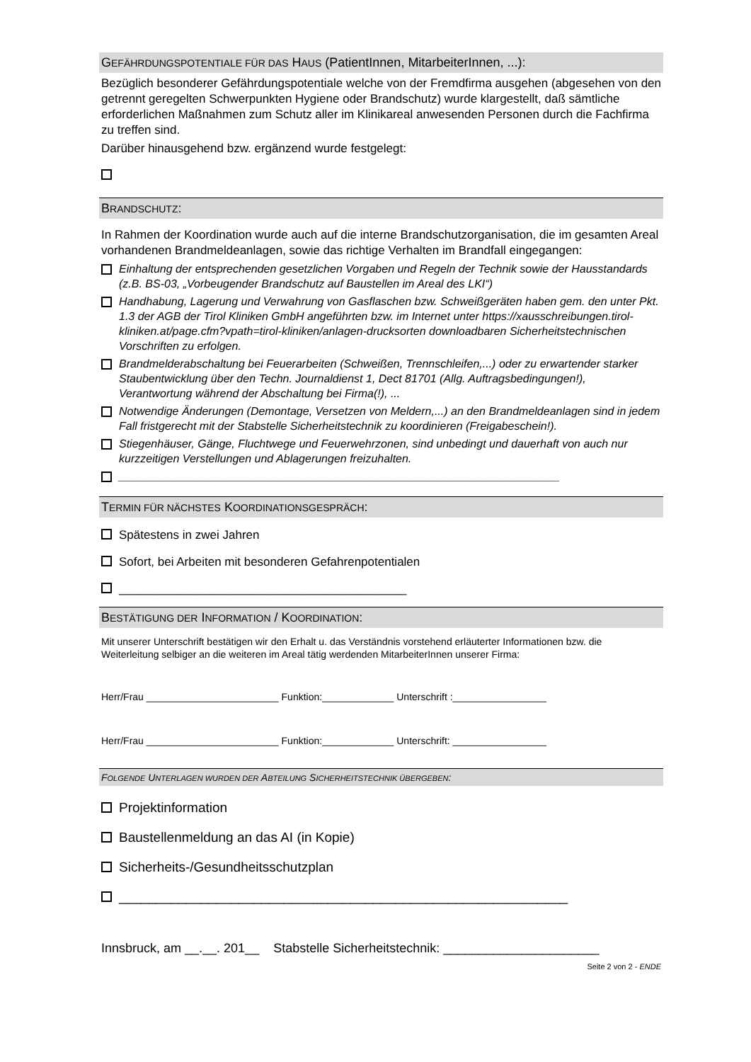GEFÄHRDUNGSPOTENTIALE FÜR DAS HAUS (PatientInnen, MitarbeiterInnen, ...):
Bezüglich besonderer Gefährdungspotentiale welche von der Fremdfirma ausgehen (abgesehen von den getrennt geregelten Schwerpunkten Hygiene oder Brandschutz) wurde klargestellt, daß sämtliche erforderlichen Maßnahmen zum Schutz aller im Klinikareal anwesenden Personen durch die Fachfirma zu treffen sind.
Darüber hinausgehend bzw. ergänzend wurde festgelegt:
BRANDSCHUTZ:
In Rahmen der Koordination wurde auch auf die interne Brandschutzorganisation, die im gesamten Areal vorhandenen Brandmeldeanlagen, sowie das richtige Verhalten im Brandfall eingegangen:
Einhaltung der entsprechenden gesetzlichen Vorgaben und Regeln der Technik sowie der Hausstandards (z.B. BS-03, „Vorbeugender Brandschutz auf Baustellen im Areal des LKI“)
Handhabung, Lagerung und Verwahrung von Gasflaschen bzw. Schweißgeräten haben gem. den unter Pkt. 1.3 der AGB der Tirol Kliniken GmbH angeführten bzw. im Internet unter https://xausschreibungen.tirol-kliniken.at/page.cfm?vpath=tirol-kliniken/anlagen-drucksorten downloadbaren Sicherheitstechnischen Vorschriften zu erfolgen.
Brandmelderabschaltung bei Feuerarbeiten (Schweißen, Trennschleifen,...) oder zu erwartender starker Staubentwicklung über den Techn. Journaldienst 1, Dect 81701 (Allg. Auftragsbedingungen!), Verantwortung während der Abschaltung bei Firma(!), ...
Notwendige Änderungen (Demontage, Versetzen von Meldern,...) an den Brandmeldeanlagen sind in jedem Fall fristgerecht mit der Stabstelle Sicherheitstechnik zu koordinieren (Freigabeschein!).
Stiegenhäuser, Gänge, Fluchtwege und Feuerwehrzonen, sind unbedingt und dauerhaft von auch nur kurzzeitigen Verstellungen und Ablagerungen freizuhalten.
______________________________________________________________________
TERMIN FÜR NÄCHSTES KOORDINATIONSGESPRÄCH:
Spätestens in zwei Jahren
Sofort, bei Arbeiten mit besonderen Gefahrenpotentialen
___________________________________________
BESTÄTIGUNG DER INFORMATION / KOORDINATION:
Mit unserer Unterschrift bestätigen wir den Erhalt u. das Verständnis vorstehend erläuterter Informationen bzw. die Weiterleitung selbiger an die weiteren im Areal tätig werdenden MitarbeiterInnen unserer Firma:
Herr/Frau ________________________ Funktion:_____________ Unterschrift :_________________
Herr/Frau ________________________ Funktion:_____________ Unterschrift: _________________
FOLGENDE UNTERLAGEN WURDEN DER ABTEILUNG SICHERHEITSTECHNIK ÜBERGEBEN:
Projektinformation
Baustellenmeldung an das AI (in Kopie)
Sicherheits-/Gesundheitsschutzplan
____________________________________________________________
Innsbruck, am __.__. 201__ Stabstelle Sicherheitstechnik: ______________________
Seite 2 von 2 - ENDE